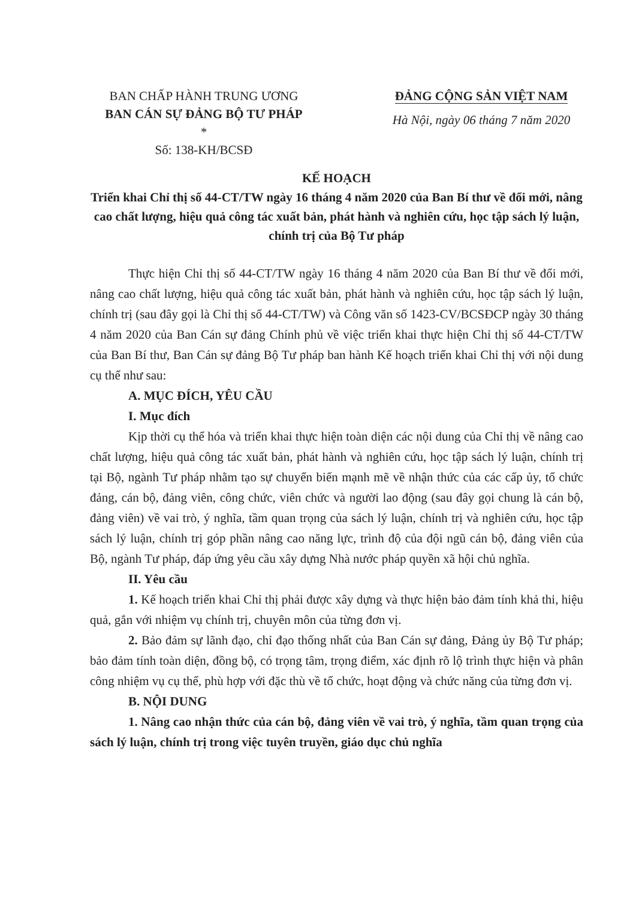BAN CHẤP HÀNH TRUNG ƯƠNG
BAN CÁN SỰ ĐẢNG BỘ TƯ PHÁP
*
Số: 138-KH/BCSĐ
ĐẢNG CỘNG SẢN VIỆT NAM
Hà Nội, ngày 06 tháng 7 năm 2020
KẾ HOẠCH
Triển khai Chỉ thị số 44-CT/TW ngày 16 tháng 4 năm 2020 của Ban Bí thư về đổi mới, nâng cao chất lượng, hiệu quả công tác xuất bản, phát hành và nghiên cứu, học tập sách lý luận, chính trị của Bộ Tư pháp
Thực hiện Chỉ thị số 44-CT/TW ngày 16 tháng 4 năm 2020 của Ban Bí thư về đổi mới, nâng cao chất lượng, hiệu quả công tác xuất bản, phát hành và nghiên cứu, học tập sách lý luận, chính trị (sau đây gọi là Chỉ thị số 44-CT/TW) và Công văn số 1423-CV/BCSĐCP ngày 30 tháng 4 năm 2020 của Ban Cán sự đảng Chính phủ về việc triển khai thực hiện Chỉ thị số 44-CT/TW của Ban Bí thư, Ban Cán sự đảng Bộ Tư pháp ban hành Kế hoạch triển khai Chỉ thị với nội dung cụ thể như sau:
A. MỤC ĐÍCH, YÊU CẦU
I. Mục đích
Kịp thời cụ thể hóa và triển khai thực hiện toàn diện các nội dung của Chỉ thị về nâng cao chất lượng, hiệu quả công tác xuất bản, phát hành và nghiên cứu, học tập sách lý luận, chính trị tại Bộ, ngành Tư pháp nhằm tạo sự chuyển biến mạnh mẽ về nhận thức của các cấp ủy, tổ chức đảng, cán bộ, đảng viên, công chức, viên chức và người lao động (sau đây gọi chung là cán bộ, đảng viên) về vai trò, ý nghĩa, tầm quan trọng của sách lý luận, chính trị và nghiên cứu, học tập sách lý luận, chính trị góp phần nâng cao năng lực, trình độ của đội ngũ cán bộ, đảng viên của Bộ, ngành Tư pháp, đáp ứng yêu cầu xây dựng Nhà nước pháp quyền xã hội chủ nghĩa.
II. Yêu cầu
1. Kế hoạch triển khai Chỉ thị phải được xây dựng và thực hiện bảo đảm tính khả thi, hiệu quả, gắn với nhiệm vụ chính trị, chuyên môn của từng đơn vị.
2. Bảo đảm sự lãnh đạo, chỉ đạo thống nhất của Ban Cán sự đảng, Đảng ủy Bộ Tư pháp; bảo đảm tính toàn diện, đồng bộ, có trọng tâm, trọng điểm, xác định rõ lộ trình thực hiện và phân công nhiệm vụ cụ thể, phù hợp với đặc thù về tổ chức, hoạt động và chức năng của từng đơn vị.
B. NỘI DUNG
1. Nâng cao nhận thức của cán bộ, đảng viên về vai trò, ý nghĩa, tầm quan trọng của sách lý luận, chính trị trong việc tuyên truyền, giáo dục chủ nghĩa